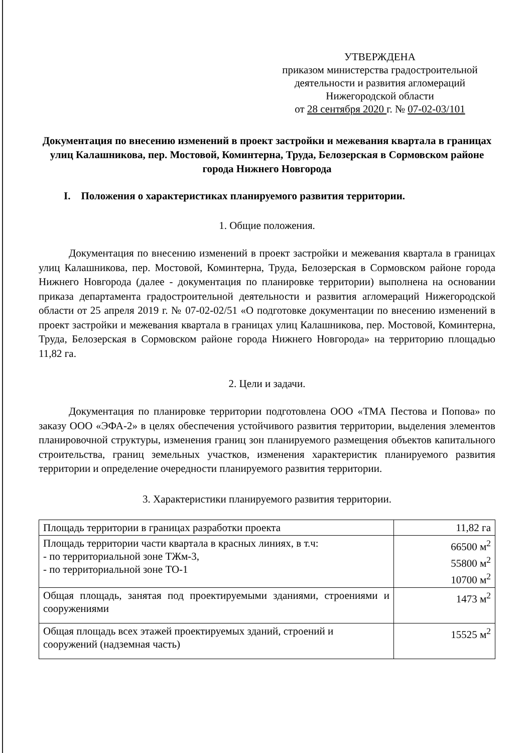УТВЕРЖДЕНА
приказом министерства градостроительной
деятельности и развития агломераций
Нижегородской области
от 28 сентября 2020 г. № 07-02-03/101
Документация по внесению изменений в проект застройки и межевания квартала в границах улиц Калашникова, пер. Мостовой, Коминтерна, Труда, Белозерская в Сормовском районе города Нижнего Новгорода
I. Положения о характеристиках планируемого развития территории.
1. Общие положения.
Документация по внесению изменений в проект застройки и межевания квартала в границах улиц Калашникова, пер. Мостовой, Коминтерна, Труда, Белозерская в Сормовском районе города Нижнего Новгорода (далее - документация по планировке территории) выполнена на основании приказа департамента градостроительной деятельности и развития агломераций Нижегородской области от 25 апреля 2019 г. № 07-02-02/51 «О подготовке документации по внесению изменений в проект застройки и межевания квартала в границах улиц Калашникова, пер. Мостовой, Коминтерна, Труда, Белозерская в Сормовском районе города Нижнего Новгорода» на территорию площадью 11,82 га.
2. Цели и задачи.
Документация по планировке территории подготовлена ООО «ТМА Пестова и Попова» по заказу ООО «ЭФА-2» в целях обеспечения устойчивого развития территории, выделения элементов планировочной структуры, изменения границ зон планируемого размещения объектов капитального строительства, границ земельных участков, изменения характеристик планируемого развития территории и определение очередности планируемого развития территории.
3. Характеристики планируемого развития территории.
| Площадь территории в границах разработки проекта | 11,82 га |
| Площадь территории части квартала в красных линиях, в т.ч: - по территориальной зоне ТЖм-3, - по территориальной зоне ТО-1 | 66500 м<sup>2</sup> 55800 м<sup>2</sup> 10700 м<sup>2</sup> |
| Общая площадь, занятая под проектируемыми зданиями, строениями и сооружениями | 1473 м<sup>2</sup> |
| Общая площадь всех этажей проектируемых зданий, строений и сооружений (надземная часть) | 15525 м<sup>2</sup> |